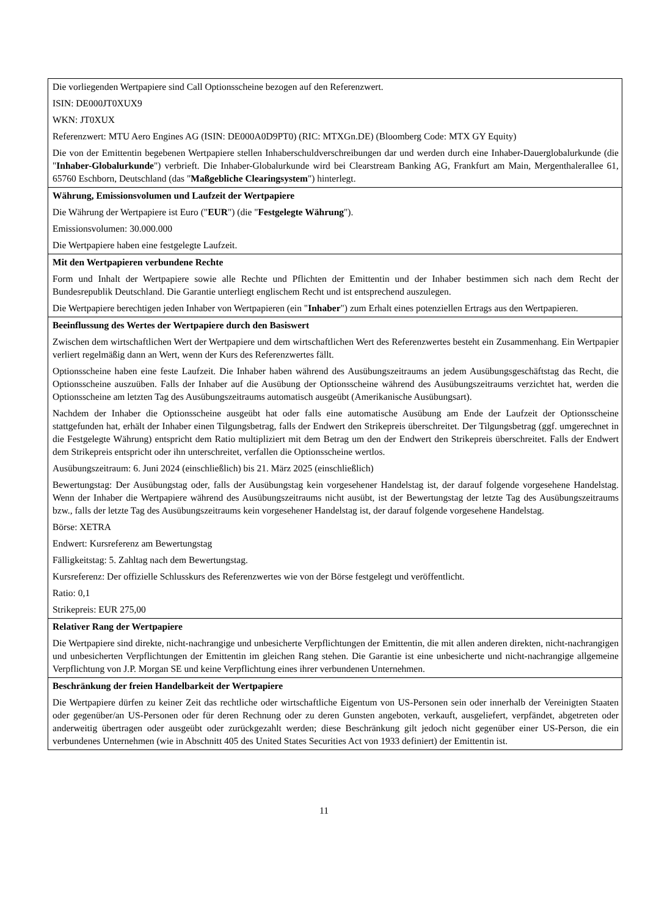| Die vorliegenden Wertpapiere sind Call Optionsscheine bezogen auf den Referenzwert. ISIN: DE000JT0XUX9 WKN: JT0XUX Referenzwert: MTU Aero Engines AG (ISIN: DE000A0D9PT0) (RIC: MTXGn.DE) (Bloomberg Code: MTX GY Equity) Die von der Emittentin begebenen Wertpapiere stellen Inhaberschuldverschreibungen dar und werden durch eine Inhaber-Dauerglobalurkunde (die " Inhaber-Globalurkunde ") verbrieft. Die Inhaber-Globalurkunde wird bei Clearstream Banking AG, Frankfurt am Main, Mergenthalerallee 61, 65760 Eschborn, Deutschland (das " Maßgebliche Clearingsystem ") hinterlegt. |
| Währung, Emissionsvolumen und Laufzeit der Wertpapiere Die Währung der Wertpapiere ist Euro (" EUR ") (die " Festgelegte Währung "). Emissionsvolumen: 30.000.000 Die Wertpapiere haben eine festgelegte Laufzeit. |
| Mit den Wertpapieren verbundene Rechte Form und Inhalt der Wertpapiere sowie alle Rechte und Pflichten der Emittentin und der Inhaber bestimmen sich nach dem Recht der Bundesrepublik Deutschland. Die Garantie unterliegt englischem Recht und ist entsprechend auszulegen. Die Wertpapiere berechtigen jeden Inhaber von Wertpapieren (ein " Inhaber ") zum Erhalt eines potenziellen Ertrags aus den Wertpapieren. |
| Beeinflussung des Wertes der Wertpapiere durch den Basiswert Zwischen dem wirtschaftlichen Wert der Wertpapiere und dem wirtschaftlichen Wert des Referenzwertes besteht ein Zusammenhang. Ein Wertpapier verliert regelmäßig dann an Wert, wenn der Kurs des Referenzwertes fällt. Optionsscheine haben eine feste Laufzeit. Die Inhaber haben während des Ausübungszeitraums an jedem Ausübungsgeschäftstag das Recht, die Optionsscheine auszuüben. Falls der Inhaber auf die Ausübung der Optionsscheine während des Ausübungszeitraums verzichtet hat, werden die Optionsscheine am letzten Tag des Ausübungszeitraums automatisch ausgeübt (Amerikanische Ausübungsart). Nachdem der Inhaber die Optionsscheine ausgeübt hat oder falls eine automatische Ausübung am Ende der Laufzeit der Optionsscheine stattgefunden hat, erhält der Inhaber einen Tilgungsbetrag, falls der Endwert den Strikepreis überschreitet. Der Tilgungsbetrag (ggf. umgerechnet in die Festgelegte Währung) entspricht dem Ratio multipliziert mit dem Betrag um den der Endwert den Strikepreis überschreitet. Falls der Endwert dem Strikepreis entspricht oder ihn unterschreitet, verfallen die Optionsscheine wertlos. Ausübungszeitraum: 6. Juni 2024 (einschließlich) bis 21. März 2025 (einschließlich) Bewertungstag: Der Ausübungstag oder, falls der Ausübungstag kein vorgesehener Handelstag ist, der darauf folgende vorgesehene Handelstag. Wenn der Inhaber die Wertpapiere während des Ausübungszeitraums nicht ausübt, ist der Bewertungstag der letzte Tag des Ausübungszeitraums bzw., falls der letzte Tag des Ausübungszeitraums kein vorgesehener Handelstag ist, der darauf folgende vorgesehene Handelstag. Börse: XETRA Endwert: Kursreferenz am Bewertungstag Fälligkeitstag: 5. Zahltag nach dem Bewertungstag. Kursreferenz: Der offizielle Schlusskurs des Referenzwertes wie von der Börse festgelegt und veröffentlicht. Ratio: 0,1 Strikepreis: EUR 275,00 |
| Relativer Rang der Wertpapiere Die Wertpapiere sind direkte, nicht-nachrangige und unbesicherte Verpflichtungen der Emittentin, die mit allen anderen direkten, nicht-nachrangigen und unbesicherten Verpflichtungen der Emittentin im gleichen Rang stehen. Die Garantie ist eine unbesicherte und nicht-nachrangige allgemeine Verpflichtung von J.P. Morgan SE und keine Verpflichtung eines ihrer verbundenen Unternehmen. |
| Beschränkung der freien Handelbarkeit der Wertpapiere Die Wertpapiere dürfen zu keiner Zeit das rechtliche oder wirtschaftliche Eigentum von US-Personen sein oder innerhalb der Vereinigten Staaten oder gegenüber/an US-Personen oder für deren Rechnung oder zu deren Gunsten angeboten, verkauft, ausgeliefert, verpfändet, abgetreten oder anderweitig übertragen oder ausgeübt oder zurückgezahlt werden; diese Beschränkung gilt jedoch nicht gegenüber einer US-Person, die ein verbundenes Unternehmen (wie in Abschnitt 405 des United States Securities Act von 1933 definiert) der Emittentin ist. |
11